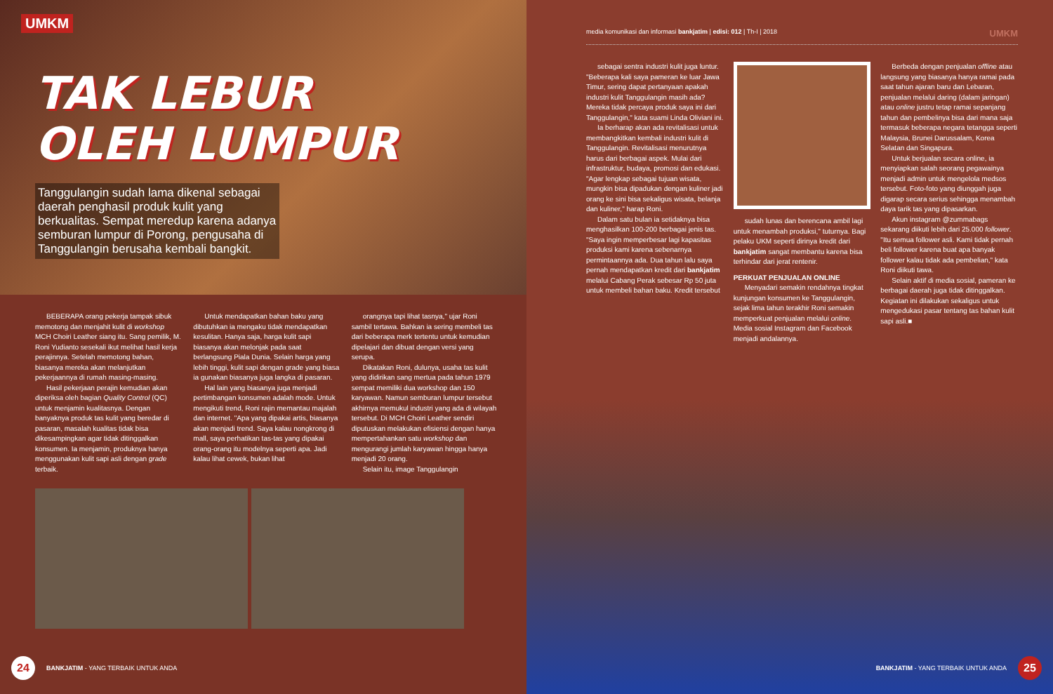UMKM
TAK LEBUR
OLEH LUMPUR
Tanggulangin sudah lama dikenal sebagai daerah penghasil produk kulit yang berkualitas. Sempat meredup karena adanya semburan lumpur di Porong, pengusaha di Tanggulangin berusaha kembali bangkit.
BEBERAPA orang pekerja tampak sibuk memotong dan menjahit kulit di workshop MCH Choiri Leather siang itu. Sang pemilik, M. Roni Yudianto sesekali ikut melihat hasil kerja perajinnya. Setelah memotong bahan, biasanya mereka akan melanjutkan pekerjaannya di rumah masing-masing.
Hasil pekerjaan perajin kemudian akan diperiksa oleh bagian Quality Control (QC) untuk menjamin kualitasnya. Dengan banyaknya produk tas kulit yang beredar di pasaran, masalah kualitas tidak bisa dikesampingkan agar tidak ditinggalkan konsumen. Ia menjamin, produknya hanya menggunakan kulit sapi asli dengan grade terbaik.
Untuk mendapatkan bahan baku yang dibutuhkan ia mengaku tidak mendapatkan kesulitan. Hanya saja, harga kulit sapi biasanya akan melonjak pada saat berlangsung Piala Dunia. Selain harga yang lebih tinggi, kulit sapi dengan grade yang biasa ia gunakan biasanya juga langka di pasaran.
Hal lain yang biasanya juga menjadi pertimbangan konsumen adalah mode. Untuk mengikuti trend, Roni rajin memantau majalah dan internet. "Apa yang dipakai artis, biasanya akan menjadi trend. Saya kalau nongkrong di mall, saya perhatikan tas-tas yang dipakai orang-orang itu modelnya seperti apa. Jadi kalau lihat cewek, bukan lihat
orangnya tapi lihat tasnya," ujar Roni sambil tertawa. Bahkan ia sering membeli tas dari beberapa merk tertentu untuk kemudian dipelajari dan dibuat dengan versi yang serupa.
Dikatakan Roni, dulunya, usaha tas kulit yang didirikan sang mertua pada tahun 1979 sempat memiliki dua workshop dan 150 karyawan. Namun semburan lumpur tersebut akhirnya memukul industri yang ada di wilayah tersebut. Di MCH Choiri Leather sendiri diputuskan melakukan efisiensi dengan hanya mempertahankan satu workshop dan mengurangi jumlah karyawan hingga hanya menjadi 20 orang.
Selain itu, image Tanggulangin
24 BANKJATIM - YANG TERBAIK UNTUK ANDA
media komunikasi dan informasi bankjatim | edisi: 012 | Th-I | 2018 UMKM
sebagai sentra industri kulit juga luntur. "Beberapa kali saya pameran ke luar Jawa Timur, sering dapat pertanyaan apakah industri kulit Tanggulangin masih ada? Mereka tidak percaya produk saya ini dari Tanggulangin," kata suami Linda Oliviani ini.
Ia berharap akan ada revitalisasi untuk membangkitkan kembali industri kulit di Tanggulangin. Revitalisasi menurutnya harus dari berbagai aspek. Mulai dari infrastruktur, budaya, promosi dan edukasi. "Agar lengkap sebagai tujuan wisata, mungkin bisa dipadukan dengan kuliner jadi orang ke sini bisa sekaligus wisata, belanja dan kuliner," harap Roni.
Dalam satu bulan ia setidaknya bisa menghasilkan 100-200 berbagai jenis tas. "Saya ingin memperbesar lagi kapasitas produksi kami karena sebenarnya permintaannya ada. Dua tahun lalu saya pernah mendapatkan kredit dari bankjatim melalui Cabang Perak sebesar Rp 50 juta untuk membeli bahan baku. Kredit tersebut
sudah lunas dan berencana ambil lagi untuk menambah produksi," tuturnya. Bagi pelaku UKM seperti dirinya kredit dari bankjatim sangat membantu karena bisa terhindar dari jerat rentenir.
PERKUAT PENJUALAN ONLINE
Menyadari semakin rendahnya tingkat kunjungan konsumen ke Tanggulangin, sejak lima tahun terakhir Roni semakin memperkuat penjualan melalui online. Media sosial Instagram dan Facebook menjadi andalannya.
Berbeda dengan penjualan offline atau langsung yang biasanya hanya ramai pada saat tahun ajaran baru dan Lebaran, penjualan melalui daring (dalam jaringan) atau online justru tetap ramai sepanjang tahun dan pembelinya bisa dari mana saja termasuk beberapa negara tetangga seperti Malaysia, Brunei Darussalam, Korea Selatan dan Singapura.
Untuk berjualan secara online, ia menyiapkan salah seorang pegawainya menjadi admin untuk mengelola medsos tersebut. Foto-foto yang diunggah juga digarap secara serius sehingga menambah daya tarik tas yang dipasarkan.
Akun instagram @zummabags sekarang diikuti lebih dari 25.000 follower. "Itu semua follower asli. Kami tidak pernah beli follower karena buat apa banyak follower kalau tidak ada pembelian," kata Roni diikuti tawa.
Selain aktif di media sosial, pameran ke berbagai daerah juga tidak ditinggalkan. Kegiatan ini dilakukan sekaligus untuk mengedukasi pasar tentang tas bahan kulit sapi asli.■
BANKJATIM - YANG TERBAIK UNTUK ANDA 25